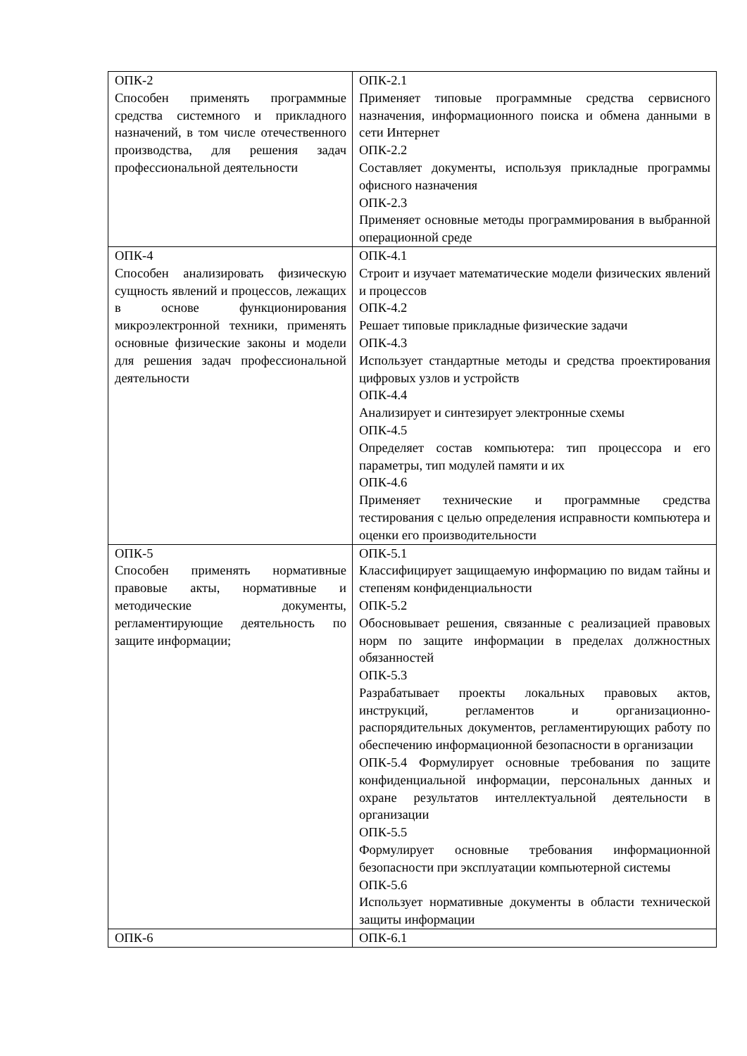| ОПК-2 Способен применять программные средства системного и прикладного назначений, в том числе отечественного производства, для решения задач профессиональной деятельности | ОПК-2.1 Применяет типовые программные средства сервисного назначения, информационного поиска и обмена данными в сети Интернет ОПК-2.2 Составляет документы, используя прикладные программы офисного назначения ОПК-2.3 Применяет основные методы программирования в выбранной операционной среде |
| ОПК-4 Способен анализировать физическую сущность явлений и процессов, лежащих в основе функционирования микроэлектронной техники, применять основные физические законы и модели для решения задач профессиональной деятельности | ОПК-4.1 Строит и изучает математические модели физических явлений и процессов ОПК-4.2 Решает типовые прикладные физические задачи ОПК-4.3 Использует стандартные методы и средства проектирования цифровых узлов и устройств ОПК-4.4 Анализирует и синтезирует электронные схемы ОПК-4.5 Определяет состав компьютера: тип процессора и его параметры, тип модулей памяти и их ОПК-4.6 Применяет технические и программные средства тестирования с целью определения исправности компьютера и оценки его производительности |
| ОПК-5 Способен применять нормативные правовые акты, нормативные и методические документы, регламентирующие деятельность по защите информации; | ОПК-5.1 Классифицирует защищаемую информацию по видам тайны и степеням конфиденциальности ОПК-5.2 Обосновывает решения, связанные с реализацией правовых норм по защите информации в пределах должностных обязанностей ОПК-5.3 Разрабатывает проекты локальных правовых актов, инструкций, регламентов и организационно-распорядительных документов, регламентирующих работу по обеспечению информационной безопасности в организации ОПК-5.4 Формулирует основные требования по защите конфиденциальной информации, персональных данных и охране результатов интеллектуальной деятельности в организации ОПК-5.5 Формулирует основные требования информационной безопасности при эксплуатации компьютерной системы ОПК-5.6 Использует нормативные документы в области технической защиты информации |
| ОПК-6 | ОПК-6.1 |